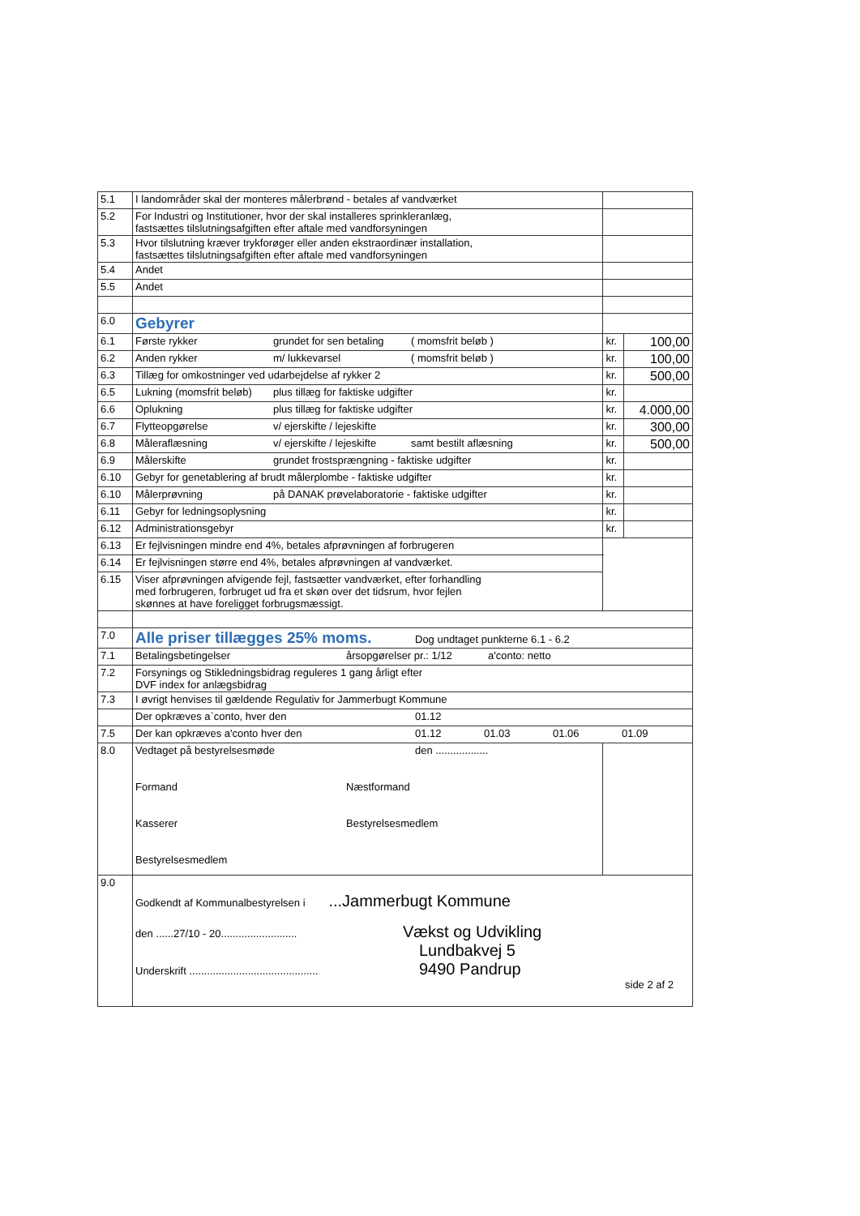| 5.1 | I landområder skal der monteres målerbrønd - betales af vandværket | | |
| 5.2 | For Industri og Institutioner, hvor der skal installeres sprinkleranlæg, fastsættes tilslutningsafgiften efter aftale med vandforsyningen | | |
| 5.3 | Hvor tilslutning kræver trykforøger eller anden ekstraordinær installation, fastsættes tilslutningsafgiften efter aftale med vandforsyningen | | |
| 5.4 | Andet | | |
| 5.5 | Andet | | |
| 6.0 | Gebyrer | | |
| 6.1 | Første rykker grundet for sen betaling ( momsfrit beløb ) | kr. | 100,00 |
| 6.2 | Anden rykker m/ lukkevarsel ( momsfrit beløb ) | kr. | 100,00 |
| 6.3 | Tillæg for omkostninger ved udarbejdelse af rykker 2 | kr. | 500,00 |
| 6.5 | Lukning (momsfrit beløb) plus tillæg for faktiske udgifter | kr. | |
| 6.6 | Oplukning plus tillæg for faktiske udgifter | kr. | 4.000,00 |
| 6.7 | Flytteopgørelse v/ ejerskifte / lejeskifte | kr. | 300,00 |
| 6.8 | Måleraflæsning v/ ejerskifte / lejeskifte samt bestilt aflæsning | kr. | 500,00 |
| 6.9 | Målerskifte grundet frostsprængning - faktiske udgifter | kr. | |
| 6.10 | Gebyr for genetablering af brudt målerplombe - faktiske udgifter | kr. | |
| 6.10 | Målerprøvning på DANAK prøvelaboratorie - faktiske udgifter | kr. | |
| 6.11 | Gebyr for ledningsoplysning | kr. | |
| 6.12 | Administrationsgebyr | kr. | |
| 6.13 | Er fejlvisningen mindre end 4%, betales afprøvningen af forbrugeren | | |
| 6.14 | Er fejlvisningen større end 4%, betales afprøvningen af vandværket. | | |
| 6.15 | Viser afprøvningen afvigende fejl, fastsætter vandværket, efter forhandling med forbrugeren, forbruget ud fra et skøn over det tidsrum, hvor fejlen skønnes at have foreligget forbrugsmæssigt. | | |
| 7.0 | Alle priser tillægges 25% moms. Dog undtaget punkterne 6.1 - 6.2 | | |
| 7.1 | Betalingsbetingelser årsopgørelser pr.: 1/12 a'conto: netto | | |
| 7.2 | Forsynings og Stikledningsbidrag reguleres 1 gang årligt efter DVF index for anlægsbidrag | | |
| 7.3 | I øvrigt henvises til gældende Regulativ for Jammerbugt Kommune | | |
| | Der opkræves a`conto, hver den 01.12 | | |
| 7.5 | Der kan opkræves a'conto hver den 01.12 01.03 01.06 01.09 | | |
| 8.0 | Vedtaget på bestyrelsesmøde den .................. Formand Næstformand Kasserer Bestyrelsesmedlem Bestyrelsesmedlem | | |
| 9.0 | Godkendt af Kommunalbestyrelsen i ...Jammerbugt Kommune den ......27/10 - 20.......................... Vækst og Udvikling Lundbakvej 5 Underskrift ............................................ 9490 Pandrup side 2 af 2 | | |